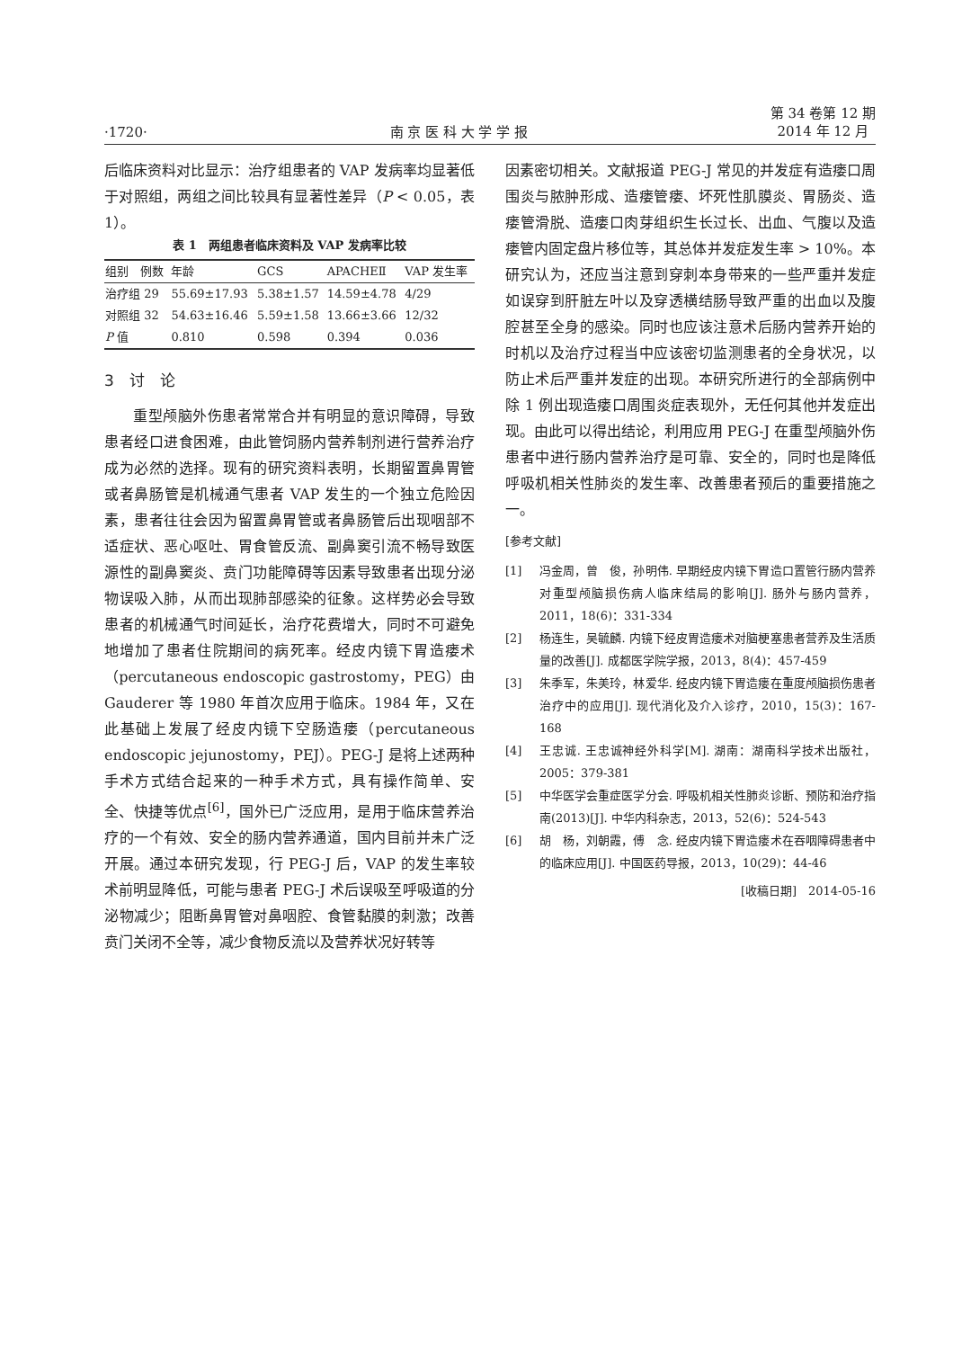·1720· 南 京 医 科 大 学 学 报 第 34 卷第 12 期
2014 年 12 月
后临床资料对比显示：治疗组患者的 VAP 发病率均显著低于对照组，两组之间比较具有显著性差异（P < 0.05，表 1）。
表 1 两组患者临床资料及 VAP 发病率比较
| 组别 例数 | 年龄 | GCS | APACHEⅡ | VAP 发生率 |
| --- | --- | --- | --- | --- |
| 治疗组 29 | 55.69±17.93 | 5.38±1.57 | 14.59±4.78 | 4/29 |
| 对照组 32 | 54.63±16.46 | 5.59±1.58 | 13.66±3.66 | 12/32 |
| P 值 | 0.810 | 0.598 | 0.394 | 0.036 |
3　讨　论
重型颅脑外伤患者常常合并有明显的意识障碍，导致患者经口进食困难，由此管饲肠内营养制剂进行营养治疗成为必然的选择。现有的研究资料表明，长期留置鼻胃管或者鼻肠管是机械通气患者 VAP 发生的一个独立危险因素，患者往往会因为留置鼻胃管或者鼻肠管后出现咽部不适症状、恶心呕吐、胃食管反流、副鼻窦引流不畅导致医源性的副鼻窦炎、贲门功能障碍等因素导致患者出现分泌物误吸入肺，从而出现肺部感染的征象。这样势必会导致患者的机械通气时间延长，治疗花费增大，同时不可避免地增加了患者住院期间的病死率。经皮内镜下胃造瘘术（percutaneous endoscopic gastrostomy，PEG）由 Gauderer 等 1980 年首次应用于临床。1984 年，又在此基础上发展了经皮内镜下空肠造瘘（percutaneous endoscopic jejunostomy，PEJ）。PEG-J 是将上述两种手术方式结合起来的一种手术方式，具有操作简单、安全、快捷等优点<sup>[6]</sup>，国外已广泛应用，是用于临床营养治疗的一个有效、安全的肠内营养通道，国内目前并未广泛开展。通过本研究发现，行 PEG-J 后，VAP 的发生率较术前明显降低，可能与患者 PEG-J 术后误吸至呼吸道的分泌物减少；阻断鼻胃管对鼻咽腔、食管黏膜的刺激；改善贲门关闭不全等，减少食物反流以及营养状况好转等
因素密切相关。文献报道 PEG-J 常见的并发症有造瘘口周围炎与脓肿形成、造瘘管瘘、坏死性肌膜炎、胃肠炎、造瘘管滑脱、造瘘口肉芽组织生长过长、出血、气腹以及造瘘管内固定盘片移位等，其总体并发症发生率 > 10%。本研究认为，还应当注意到穿刺本身带来的一些严重并发症如误穿到肝脏左叶以及穿透横结肠导致严重的出血以及腹腔甚至全身的感染。同时也应该注意术后肠内营养开始的时机以及治疗过程当中应该密切监测患者的全身状况，以防止术后严重并发症的出现。本研究所进行的全部病例中除 1 例出现造瘘口周围炎症表现外，无任何其他并发症出现。由此可以得出结论，利用应用 PEG-J 在重型颅脑外伤患者中进行肠内营养治疗是可靠、安全的，同时也是降低呼吸机相关性肺炎的发生率、改善患者预后的重要措施之一。
[参考文献]
[1] 冯金周，曾　俊，孙明伟. 早期经皮内镜下胃造口置管行肠内营养对重型颅脑损伤病人临床结局的影响[J]. 肠外与肠内营养，2011，18(6)：331-334
[2] 杨连生，吴毓麟. 内镜下经皮胃造瘘术对脑梗塞患者营养及生活质量的改善[J]. 成都医学院学报，2013，8(4)：457-459
[3] 朱季军，朱美玲，林爱华. 经皮内镜下胃造瘘在重度颅脑损伤患者治疗中的应用[J]. 现代消化及介入诊疗，2010，15(3)：167-168
[4] 王忠诚. 王忠诚神经外科学[M]. 湖南：湖南科学技术出版社，2005：379-381
[5] 中华医学会重症医学分会. 呼吸机相关性肺炎诊断、预防和治疗指南(2013)[J]. 中华内科杂志，2013，52(6)：524-543
[6] 胡　杨，刘朝霞，傅　念. 经皮内镜下胃造瘘术在吞咽障碍患者中的临床应用[J]. 中国医药导报，2013，10(29)：44-46
[收稿日期]　2014-05-16